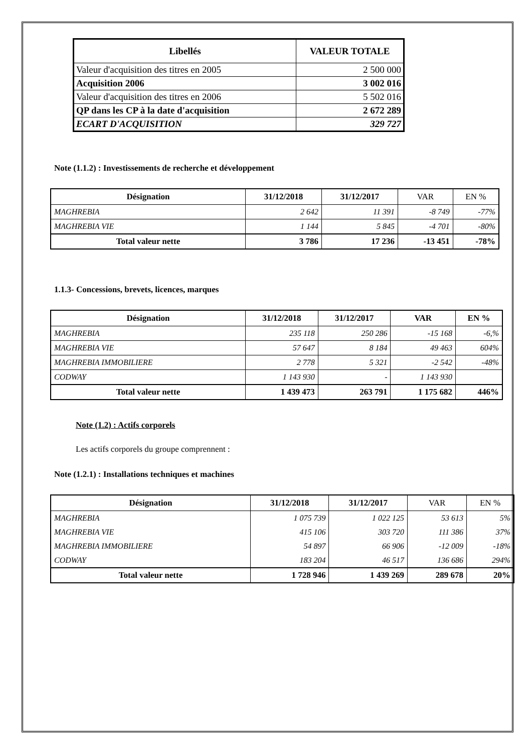| Libellés | VALEUR TOTALE |
| --- | --- |
| Valeur d'acquisition des titres en 2005 | 2 500 000 |
| Acquisition 2006 | 3 002 016 |
| Valeur d'acquisition des titres en 2006 | 5 502 016 |
| QP dans les CP à la date d'acquisition | 2 672 289 |
| ECART D'ACQUISITION | 329 727 |
Note (1.1.2) : Investissements de recherche et développement
| Désignation | 31/12/2018 | 31/12/2017 | VAR | EN % |
| --- | --- | --- | --- | --- |
| MAGHREBIA | 2 642 | 11 391 | -8 749 | -77% |
| MAGHREBIA VIE | 1 144 | 5 845 | -4 701 | -80% |
| Total valeur nette | 3 786 | 17 236 | -13 451 | -78% |
1.1.3- Concessions, brevets, licences, marques
| Désignation | 31/12/2018 | 31/12/2017 | VAR | EN % |
| --- | --- | --- | --- | --- |
| MAGHREBIA | 235 118 | 250 286 | -15 168 | -6,% |
| MAGHREBIA VIE | 57 647 | 8 184 | 49 463 | 604% |
| MAGHREBIA IMMOBILIERE | 2 778 | 5 321 | -2 542 | -48% |
| CODWAY | 1 143 930 | - | 1 143 930 | |
| Total valeur nette | 1 439 473 | 263 791 | 1 175 682 | 446% |
Note (1.2) : Actifs corporels
Les actifs corporels du groupe comprennent :
Note (1.2.1) : Installations techniques et machines
| Désignation | 31/12/2018 | 31/12/2017 | VAR | EN % |
| --- | --- | --- | --- | --- |
| MAGHREBIA | 1 075 739 | 1 022 125 | 53 613 | 5% |
| MAGHREBIA VIE | 415 106 | 303 720 | 111 386 | 37% |
| MAGHREBIA IMMOBILIERE | 54 897 | 66 906 | -12 009 | -18% |
| CODWAY | 183 204 | 46 517 | 136 686 | 294% |
| Total valeur nette | 1 728 946 | 1 439 269 | 289 678 | 20% |